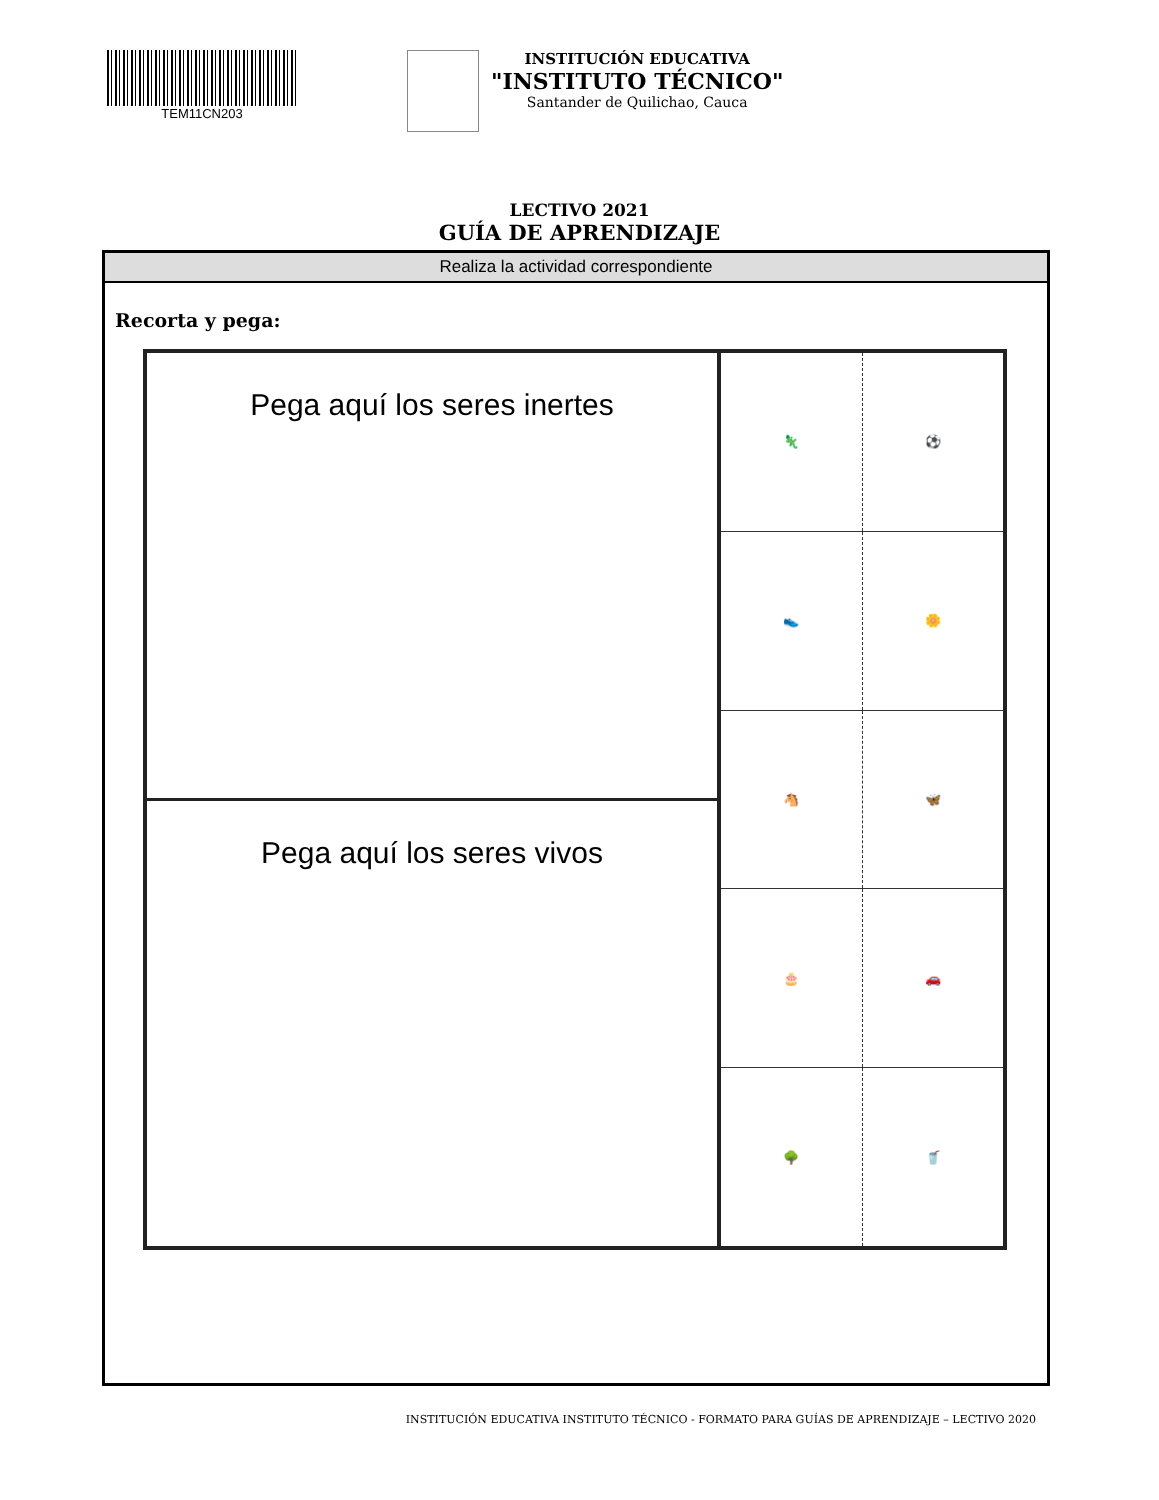TEM11CN203
INSTITUCIÓN EDUCATIVA
"INSTITUTO TÉCNICO"
Santander de Quilichao, Cauca
LECTIVO 2021
GUÍA DE APRENDIZAJE
Realiza la actividad correspondiente
Recorta y pega:
Pega aquí los seres inertes
Pega aquí los seres vivos
🦎 ⚽
👟 🌼
🐴 🦋
🎂 🚗
🌳 🥤
INSTITUCIÓN EDUCATIVA INSTITUTO TÉCNICO - FORMATO PARA GUÍAS DE APRENDIZAJE – LECTIVO 2020